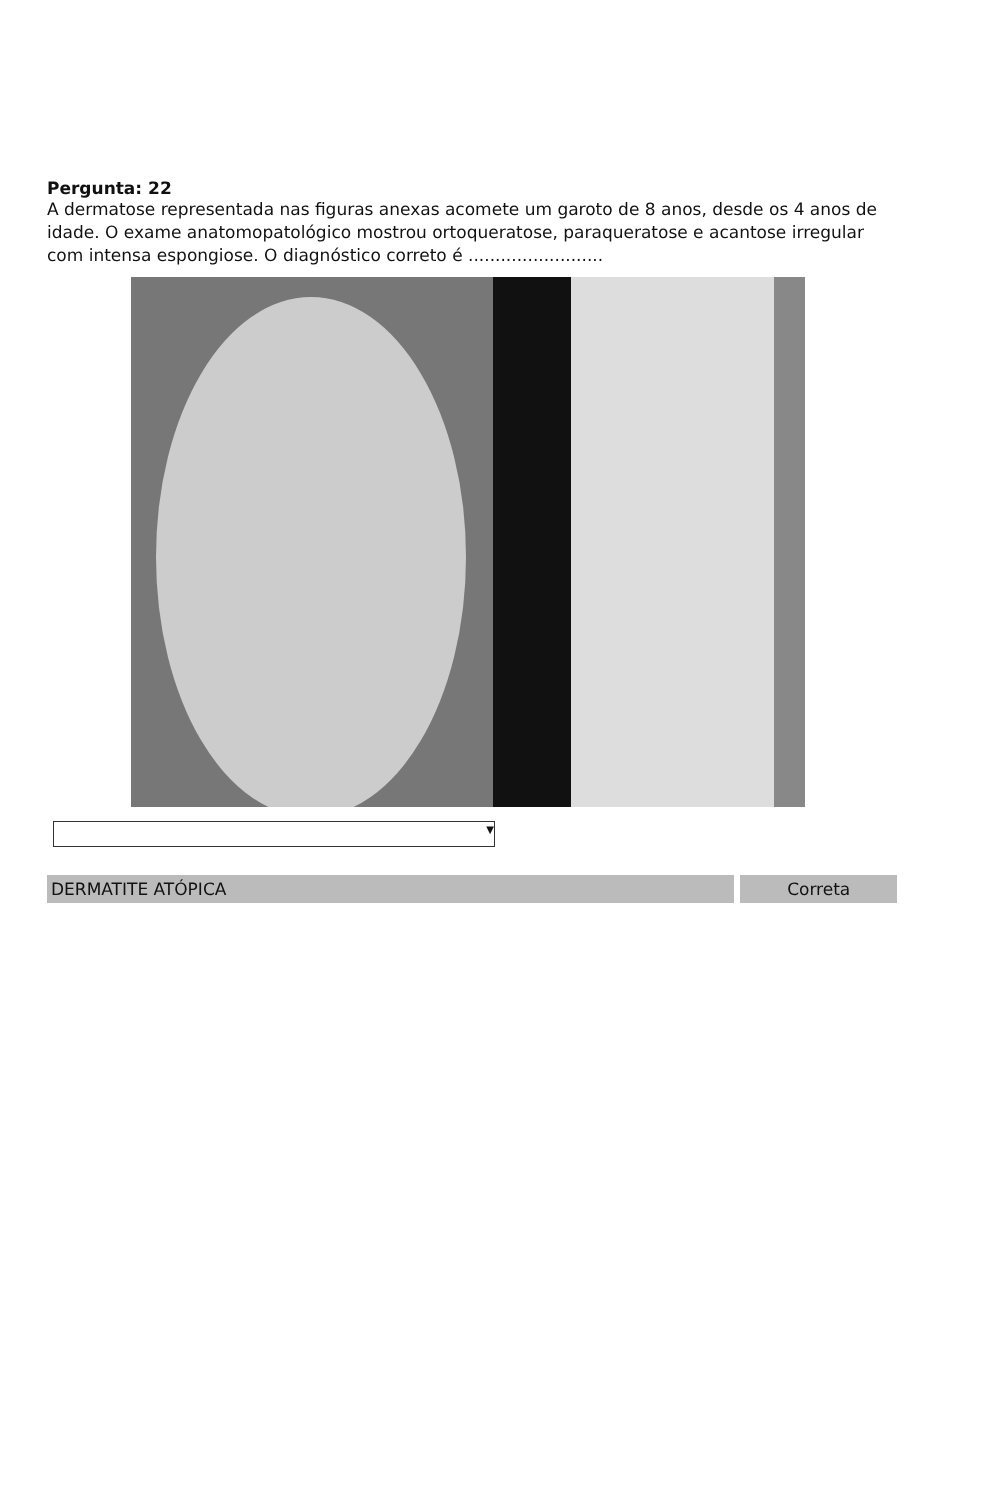Pergunta: 22
A dermatose representada nas figuras anexas acomete um garoto de 8 anos, desde os 4 anos de idade. O exame anatomopatológico mostrou ortoqueratose, paraqueratose e acantose irregular com intensa espongiose. O diagnóstico correto é .........................
▼
DERMATITE ATÓPICA Correta